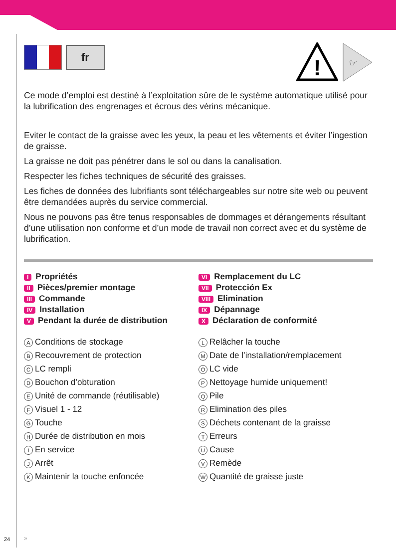fr
!
☞
Ce mode d’emploi est destiné à l’exploitation sûre de le système automatique utilisé pour la lubrification des engrenages et écrous des vérins mécanique.
Eviter le contact de la graisse avec les yeux, la peau et les vêtements et éviter l’ingestion de graisse.
La graisse ne doit pas pénétrer dans le sol ou dans la canalisation.
Respecter les fiches techniques de sécurité des graisses.
Les fiches de données des lubrifiants sont téléchargeables sur notre site web ou peuvent être demandées auprès du service commercial.
Nous ne pouvons pas être tenus responsables de dommages et dérangements résultant d’une utilisation non conforme et d’un mode de travail non correct avec et du système de lubrification.
I Propriétés
II Pièces/premier montage
III Commande
IV Installation
V Pendant la durée de distribution
VI Remplacement du LC
VII Protección Ex
VIII Elimination
IX Dépannage
X Déclaration de conformité
A Conditions de stockage
B Recouvrement de protection
C LC rempli
D Bouchon d’obturation
E Unité de commande (réutilisable)
F Visuel 1 - 12
G Touche
H Durée de distribution en mois
I En service
J Arrêt
K Maintenir la touche enfoncée
L Relâcher la touche
M Date de l’installation/remplacement
O LC vide
P Nettoyage humide uniquement!
Q Pile
R Elimination des piles
S Déchets contenant de la graisse
T Erreurs
U Cause
V Remède
W Quantité de graisse juste
24 »